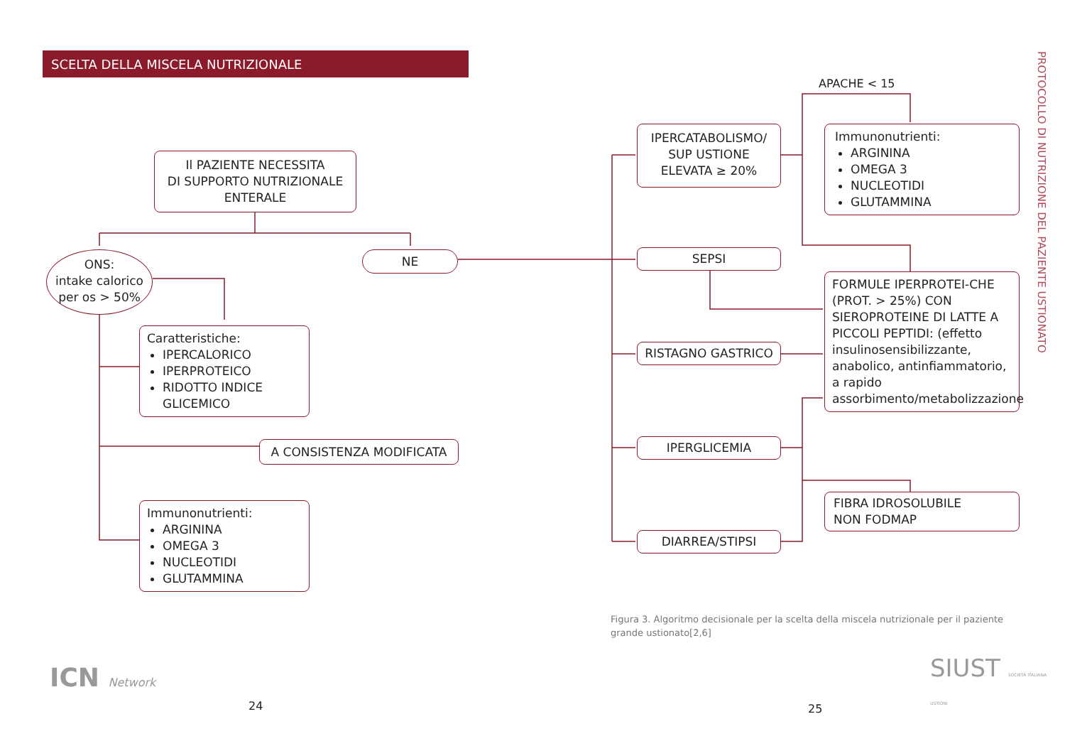SCELTA DELLA MISCELA NUTRIZIONALE
Il PAZIENTE NECESSITA
DI SUPPORTO NUTRIZIONALE
ENTERALE
ONS:
intake calorico
per os > 50%
NE
Caratteristiche:
IPERCALORICO
IPERPROTEICO
RIDOTTO INDICE GLICEMICO
A CONSISTENZA MODIFICATA
Immunonutrienti:
ARGININA
OMEGA 3
NUCLEOTIDI
GLUTAMMINA
ICN Network
24
IPERCATABOLISMO/
SUP USTIONE
ELEVATA ≥ 20%
SEPSI
RISTAGNO GASTRICO
IPERGLICEMIA
DIARREA/STIPSI
APACHE < 15
Immunonutrienti:
ARGININA
OMEGA 3
NUCLEOTIDI
GLUTAMMINA
FORMULE IPERPROTEI-CHE (PROT. > 25%) CON SIEROPROTEINE DI LATTE A PICCOLI PEPTIDI: (effetto insulinosensibilizzante, anabolico, antinfiammatorio, a rapido assorbimento/metabolizzazione
FIBRA IDROSOLUBILE
NON FODMAP
PROTOCOLLO DI NUTRIZIONE DEL PAZIENTE USTIONATO
Figura 3. Algoritmo decisionale per la scelta della miscela nutrizionale per il paziente grande ustionato[2,6]
SIUST SOCIETÀ ITALIANA USTIONI
25